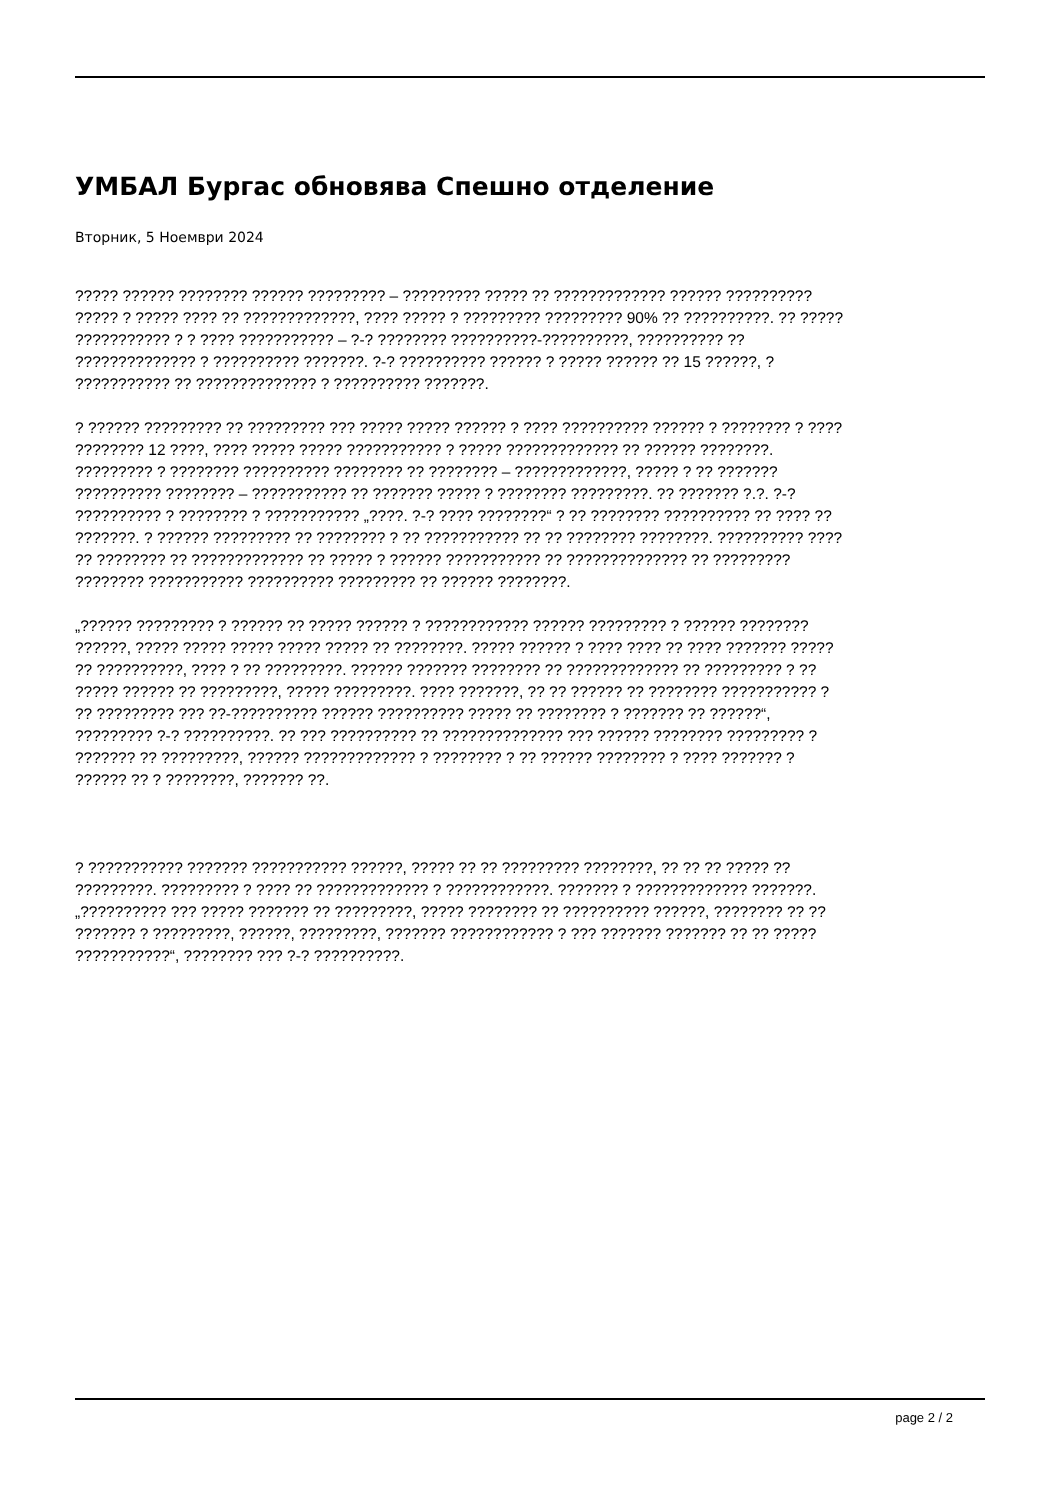УМБАЛ Бургас обновява Спешно отделение
Вторник, 5 Ноември 2024
????? ?????? ???????? ?????? ????????? – ????????? ????? ?? ????????????? ?????? ??????????
????? ? ????? ???? ?? ?????????????, ???? ????? ? ????????? ????????? 90% ?? ??????????. ?? ?????
??????????? ? ? ???? ??????????? – ?-? ???????? ??????????-??????????, ?????????? ??
?????????????? ? ?????????? ???????. ?-? ?????????? ?????? ? ????? ?????? ?? 15 ??????, ?
??????????? ?? ?????????????? ? ?????????? ???????.
? ?????? ????????? ?? ????????? ??? ????? ????? ?????? ? ???? ?????????? ?????? ? ???????? ? ????
???????? 12 ????, ???? ????? ????? ??????????? ? ????? ????????????? ?? ?????? ????????.
????????? ? ???????? ?????????? ???????? ?? ???????? – ?????????????, ????? ? ?? ???????
?????????? ???????? – ??????????? ?? ??????? ????? ? ???????? ?????????. ?? ??????? ?.?. ?-?
?????????? ? ???????? ? ??????????? „????. ?-? ???? ????????“ ? ?? ???????? ?????????? ?? ???? ??
???????. ? ?????? ????????? ?? ???????? ? ?? ??????????? ?? ?? ???????? ????????. ?????????? ????
?? ???????? ?? ????????????? ?? ????? ? ?????? ??????????? ?? ?????????????? ?? ?????????
???????? ??????????? ?????????? ????????? ?? ?????? ????????.
„?????? ????????? ? ?????? ?? ????? ?????? ? ???????????? ?????? ????????? ? ?????? ????????
??????, ????? ????? ????? ????? ????? ?? ????????. ????? ?????? ? ???? ???? ?? ???? ??????? ?????
?? ??????????, ???? ? ?? ?????????. ?????? ??????? ???????? ?? ????????????? ?? ????????? ? ??
????? ?????? ?? ?????????, ????? ?????????. ???? ???????, ?? ?? ?????? ?? ???????? ??????????? ?
?? ????????? ??? ??-?????????? ?????? ?????????? ????? ?? ???????? ? ??????? ?? ??????“,
????????? ?-? ??????????. ?? ??? ?????????? ?? ?????????????? ??? ?????? ???????? ????????? ?
??????? ?? ?????????, ?????? ????????????? ? ???????? ? ?? ?????? ???????? ? ???? ??????? ?
?????? ?? ? ????????, ??????? ??.
? ??????????? ??????? ??????????? ??????, ????? ?? ?? ????????? ????????, ?? ?? ?? ????? ??
?????????. ????????? ? ???? ?? ????????????? ? ????????????. ??????? ? ????????????? ???????.
„?????????? ??? ????? ??????? ?? ?????????, ????? ???????? ?? ?????????? ??????, ???????? ?? ??
??????? ? ?????????, ??????, ?????????, ??????? ???????????? ? ??? ??????? ??????? ?? ?? ?????
???????????“, ???????? ??? ?-? ??????????.
page 2 / 2